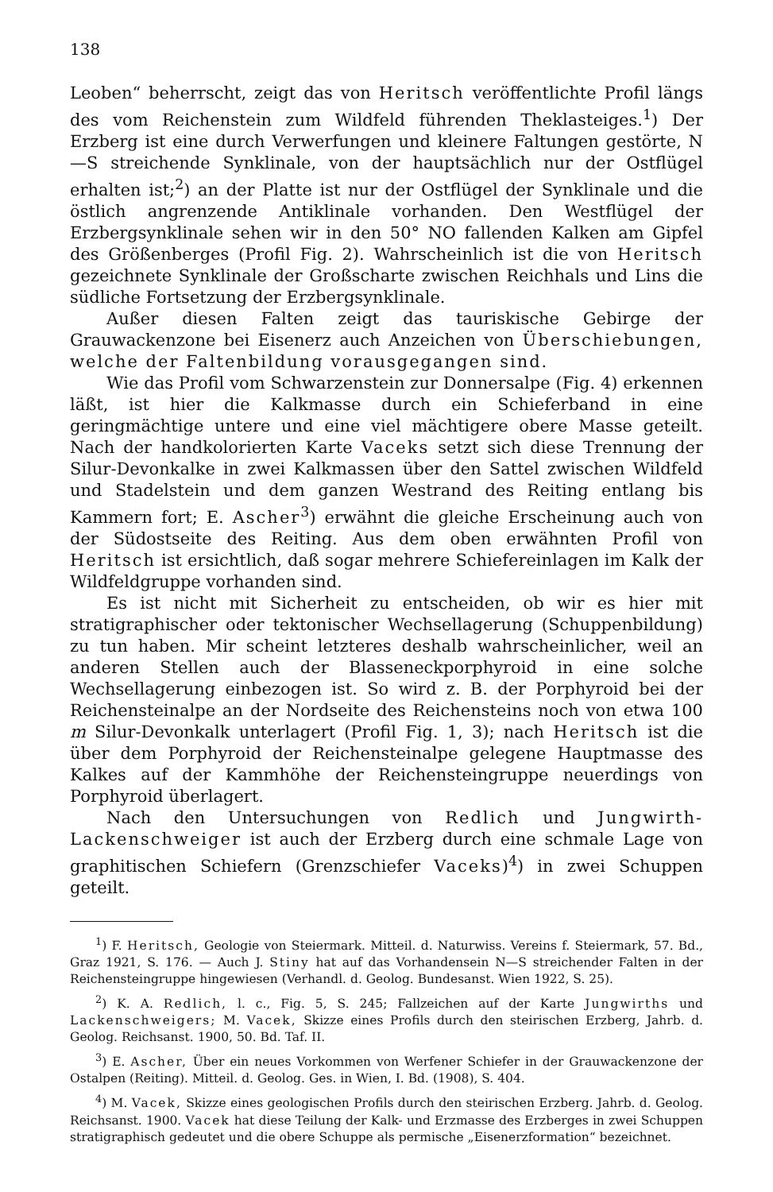138
Leoben“ beherrscht, zeigt das von Heritsch veröffentlichte Profil längs des vom Reichenstein zum Wildfeld führenden Theklasteiges.<sup>1</sup>) Der Erzberg ist eine durch Verwerfungen und kleinere Faltungen gestörte, N—S streichende Synklinale, von der hauptsächlich nur der Ostflügel erhalten ist;<sup>2</sup>) an der Platte ist nur der Ostflügel der Synklinale und die östlich angrenzende Antiklinale vorhanden. Den Westflügel der Erzbergsynklinale sehen wir in den 50° NO fallenden Kalken am Gipfel des Größenberges (Profil Fig. 2). Wahrscheinlich ist die von Heritsch gezeichnete Synklinale der Großscharte zwischen Reichhals und Lins die südliche Fortsetzung der Erzbergsynklinale.
Außer diesen Falten zeigt das tauriskische Gebirge der Grauwackenzone bei Eisenerz auch Anzeichen von Überschiebungen, welche der Faltenbildung vorausgegangen sind.
Wie das Profil vom Schwarzenstein zur Donnersalpe (Fig. 4) erkennen läßt, ist hier die Kalkmasse durch ein Schieferband in eine geringmächtige untere und eine viel mächtigere obere Masse geteilt. Nach der handkolorierten Karte Vaceks setzt sich diese Trennung der Silur-Devonkalke in zwei Kalkmassen über den Sattel zwischen Wildfeld und Stadelstein und dem ganzen Westrand des Reiting entlang bis Kammern fort; E. Ascher<sup>3</sup>) erwähnt die gleiche Erscheinung auch von der Südostseite des Reiting. Aus dem oben erwähnten Profil von Heritsch ist ersichtlich, daß sogar mehrere Schiefereinlagen im Kalk der Wildfeldgruppe vorhanden sind.
Es ist nicht mit Sicherheit zu entscheiden, ob wir es hier mit stratigraphischer oder tektonischer Wechsellagerung (Schuppenbildung) zu tun haben. Mir scheint letzteres deshalb wahrscheinlicher, weil an anderen Stellen auch der Blasseneckporphyroid in eine solche Wechsellagerung einbezogen ist. So wird z. B. der Porphyroid bei der Reichensteinalpe an der Nordseite des Reichensteins noch von etwa 100 m Silur-Devonkalk unterlagert (Profil Fig. 1, 3); nach Heritsch ist die über dem Porphyroid der Reichensteinalpe gelegene Hauptmasse des Kalkes auf der Kammhöhe der Reichensteingruppe neuerdings von Porphyroid überlagert.
Nach den Untersuchungen von Redlich und Jungwirth-Lackenschweiger ist auch der Erzberg durch eine schmale Lage von graphitischen Schiefern (Grenzschiefer Vaceks)<sup>4</sup>) in zwei Schuppen geteilt.
<sup>1</sup>) F. Heritsch, Geologie von Steiermark. Mitteil. d. Naturwiss. Vereins f. Steiermark, 57. Bd., Graz 1921, S. 176. — Auch J. Stiny hat auf das Vorhandensein N—S streichender Falten in der Reichensteingruppe hingewiesen (Verhandl. d. Geolog. Bundesanst. Wien 1922, S. 25).
<sup>2</sup>) K. A. Redlich, l. c., Fig. 5, S. 245; Fallzeichen auf der Karte Jungwirths und Lackenschweigers; M. Vacek, Skizze eines Profils durch den steirischen Erzberg, Jahrb. d. Geolog. Reichsanst. 1900, 50. Bd. Taf. II.
<sup>3</sup>) E. Ascher, Über ein neues Vorkommen von Werfener Schiefer in der Grauwackenzone der Ostalpen (Reiting). Mitteil. d. Geolog. Ges. in Wien, I. Bd. (1908), S. 404.
<sup>4</sup>) M. Vacek, Skizze eines geologischen Profils durch den steirischen Erzberg. Jahrb. d. Geolog. Reichsanst. 1900. Vacek hat diese Teilung der Kalk- und Erzmasse des Erzberges in zwei Schuppen stratigraphisch gedeutet und die obere Schuppe als permische „Eisenerzformation“ bezeichnet.